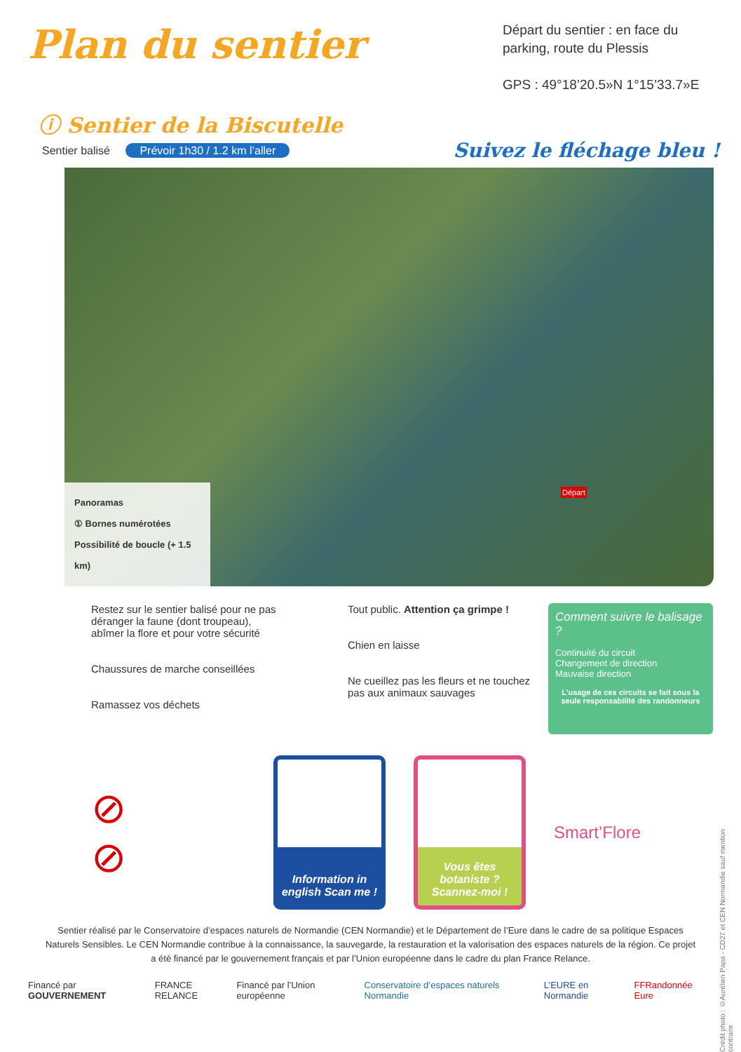Plan du sentier
Départ du sentier : en face du parking, route du Plessis
GPS : 49°18’20.5»N 1°15’33.7»E
ⓘ Sentier de la Biscutelle
Sentier balisé Prévoir 1h30 / 1.2 km l’aller
Suivez le fléchage bleu !
Panoramas
① Bornes numérotées
Possibilité de boucle (+ 1.5 km)
Départ
Restez sur le sentier balisé pour ne pas déranger la faune (dont troupeau), abîmer la flore et pour votre sécurité
Chaussures de marche conseillées
Ramassez vos déchets
Tout public. Attention ça grimpe !
Chien en laisse
Ne cueillez pas les fleurs et ne touchez pas aux animaux sauvages
Comment suivre le balisage ?
Continuité du circuit
Changement de direction
Mauvaise direction
L’usage de ces circuits se fait sous la seule responsabilité des randonneurs
⊘
⊘
Information in english Scan me !
Vous êtes botaniste ? Scannez-moi !
Smart’Flore
Sentier réalisé par le Conservatoire d’espaces naturels de Normandie (CEN Normandie) et le Département de l’Eure dans le cadre de sa politique Espaces Naturels Sensibles. Le CEN Normandie contribue à la connaissance, la sauvegarde, la restauration et la valorisation des espaces naturels de la région. Ce projet a été financé par le gouvernement français et par l’Union européenne dans le cadre du plan France Relance.
Financé par GOUVERNEMENT FRANCE RELANCE Financé par l’Union européenne Conservatoire d’espaces naturels Normandie L’EURE en Normandie FFRandonnée Eure
Crédit photo : ©Aurélien Papa - CD27 et CEN Normandie sauf mention contraire